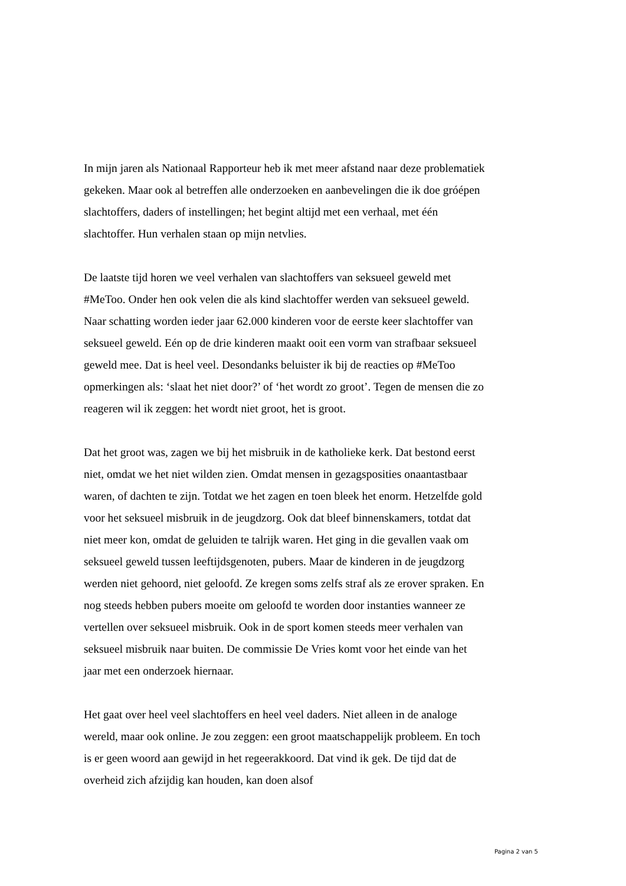In mijn jaren als Nationaal Rapporteur heb ik met meer afstand naar deze problematiek gekeken. Maar ook al betreffen alle onderzoeken en aanbevelingen die ik doe gróépen slachtoffers, daders of instellingen; het begint altijd met een verhaal, met één slachtoffer. Hun verhalen staan op mijn netvlies.
De laatste tijd horen we veel verhalen van slachtoffers van seksueel geweld met #MeToo. Onder hen ook velen die als kind slachtoffer werden van seksueel geweld. Naar schatting worden ieder jaar 62.000 kinderen voor de eerste keer slachtoffer van seksueel geweld. Eén op de drie kinderen maakt ooit een vorm van strafbaar seksueel geweld mee. Dat is heel veel. Desondanks beluister ik bij de reacties op #MeToo opmerkingen als: ‘slaat het niet door?’ of ‘het wordt zo groot’. Tegen de mensen die zo reageren wil ik zeggen: het wordt niet groot, het is groot.
Dat het groot was, zagen we bij het misbruik in de katholieke kerk. Dat bestond eerst niet, omdat we het niet wilden zien. Omdat mensen in gezagsposities onaantastbaar waren, of dachten te zijn. Totdat we het zagen en toen bleek het enorm. Hetzelfde gold voor het seksueel misbruik in de jeugdzorg. Ook dat bleef binnenskamers, totdat dat niet meer kon, omdat de geluiden te talrijk waren. Het ging in die gevallen vaak om seksueel geweld tussen leeftijdsgenoten, pubers. Maar de kinderen in de jeugdzorg werden niet gehoord, niet geloofd. Ze kregen soms zelfs straf als ze erover spraken. En nog steeds hebben pubers moeite om geloofd te worden door instanties wanneer ze vertellen over seksueel misbruik. Ook in de sport komen steeds meer verhalen van seksueel misbruik naar buiten. De commissie De Vries komt voor het einde van het jaar met een onderzoek hiernaar.
Het gaat over heel veel slachtoffers en heel veel daders. Niet alleen in de analoge wereld, maar ook online. Je zou zeggen: een groot maatschappelijk probleem. En toch is er geen woord aan gewijd in het regeerakkoord. Dat vind ik gek. De tijd dat de overheid zich afzijdig kan houden, kan doen alsof
Pagina 2 van 5